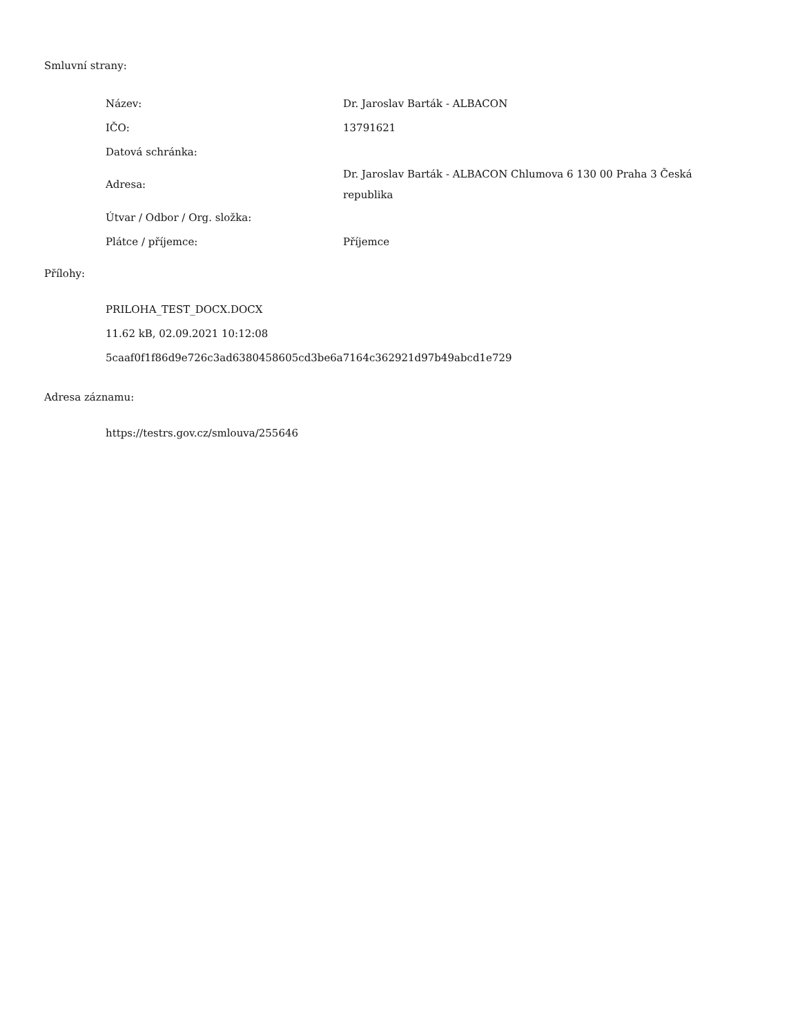Smluvní strany:
| Název: | Dr. Jaroslav Barták - ALBACON |
| IČO: | 13791621 |
| Datová schránka: | |
| Adresa: | Dr. Jaroslav Barták - ALBACON Chlumova 6 130 00 Praha 3 Česká republika |
| Útvar / Odbor / Org. složka: | |
| Plátce / příjemce: | Příjemce |
Přílohy:
PRILOHA_TEST_DOCX.DOCX
11.62 kB, 02.09.2021 10:12:08
5caaf0f1f86d9e726c3ad6380458605cd3be6a7164c362921d97b49abcd1e729
Adresa záznamu:
https://testrs.gov.cz/smlouva/255646